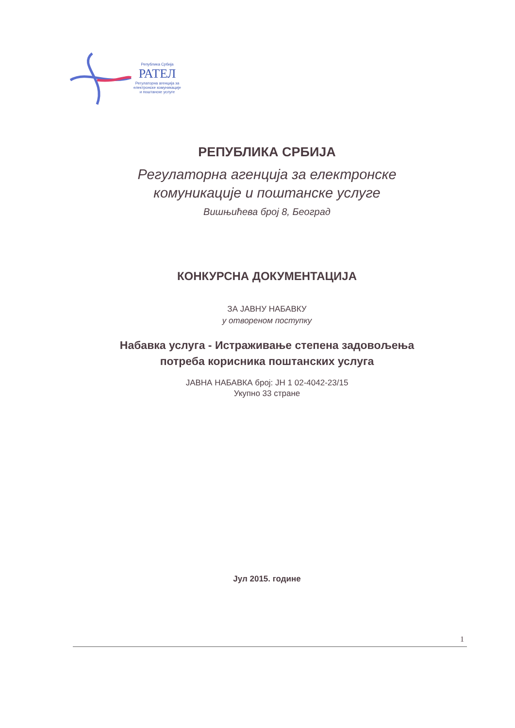Република Србија
РАТЕЛ
Регулаторна агенција за
електронске комуникације
и поштанске услуге
РЕПУБЛИКА СРБИЈА
Регулаторна агенција за електронске
комуникације и поштанске услуге
Вишњићева број 8, Београд
КОНКУРСНА ДОКУМЕНТАЦИЈА
ЗА ЈАВНУ НАБАВКУ
у отвореном поступку
Набавка услуга - Истраживање степена задовољења
потреба корисника поштанских услуга
ЈАВНА НАБАВКА број: ЈН 1 02-4042-23/15
Укупно 33 стране
Јул 2015. године
1